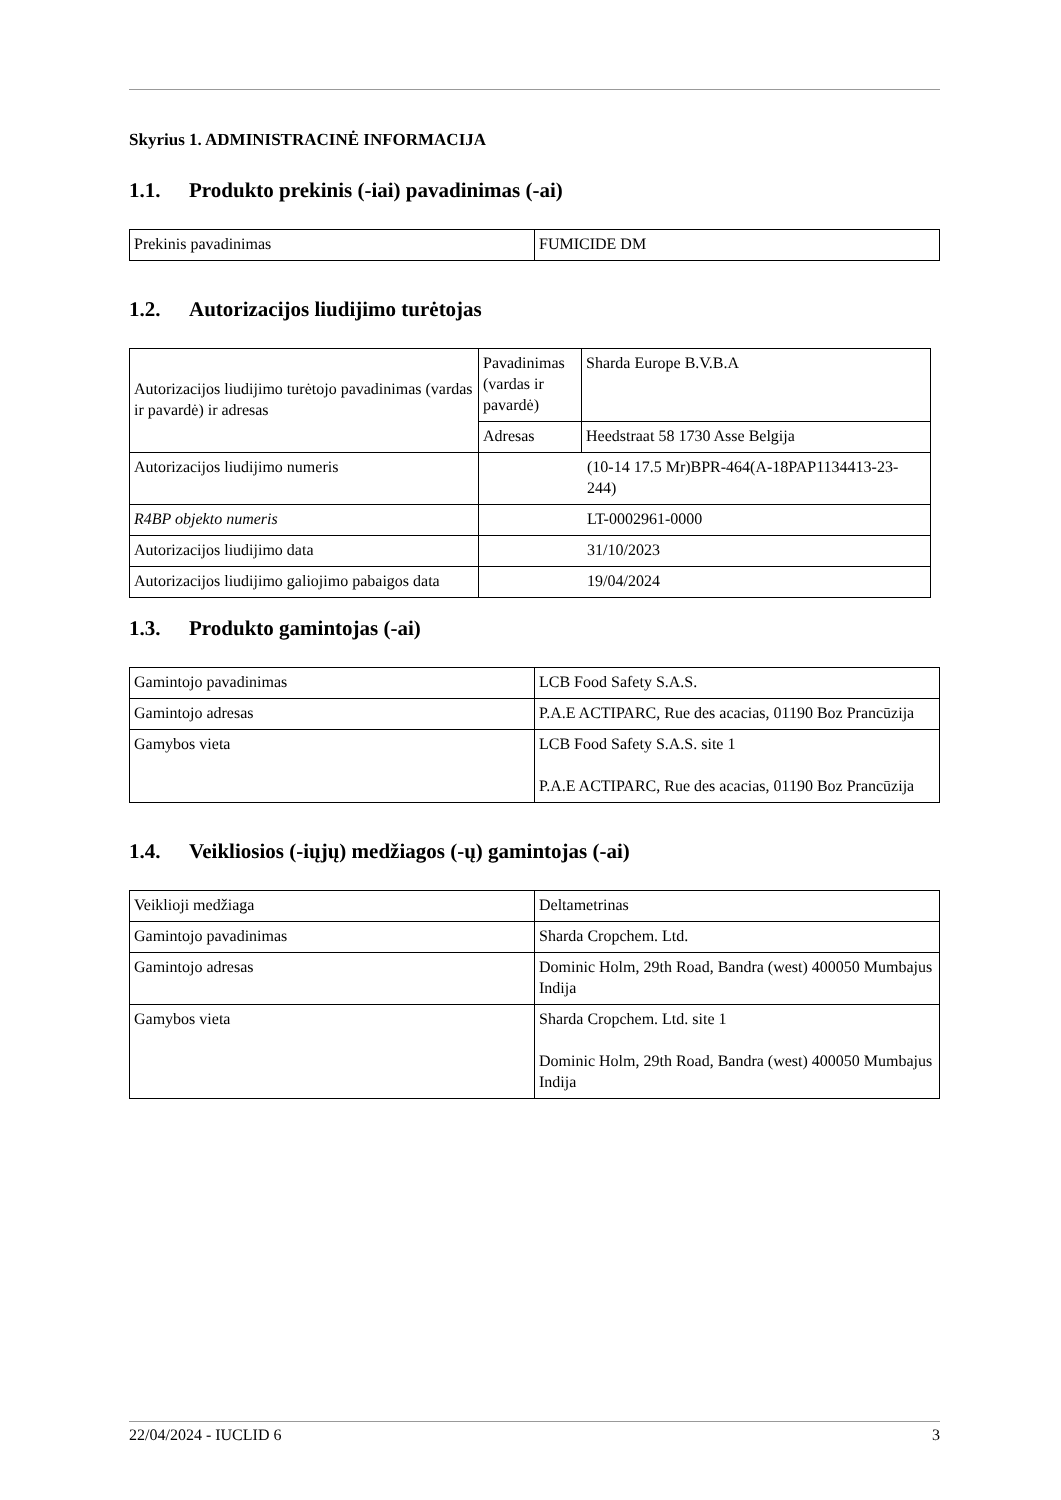Skyrius 1. ADMINISTRACINĖ INFORMACIJA
1.1. Produkto prekinis (-iai) pavadinimas (-ai)
| Prekinis pavadinimas | FUMICIDE DM |
1.2. Autorizacijos liudijimo turėtojas
| Autorizacijos liudijimo turėtojo pavadinimas (vardas ir pavardė) ir adresas | Pavadinimas (vardas ir pavardė) | Sharda Europe B.V.B.A |
| | Adresas | Heedstraat 58 1730 Asse Belgija |
| Autorizacijos liudijimo numeris | (10-14 17.5 Mr)BPR-464(A-18PAP1134413-23-244) | |
| R4BP objekto numeris | LT-0002961-0000 | |
| Autorizacijos liudijimo data | 31/10/2023 | |
| Autorizacijos liudijimo galiojimo pabaigos data | 19/04/2024 | |
1.3. Produkto gamintojas (-ai)
| Gamintojo pavadinimas | LCB Food Safety S.A.S. |
| Gamintojo adresas | P.A.E ACTIPARC, Rue des acacias, 01190 Boz Prancūzija |
| Gamybos vieta | LCB Food Safety S.A.S. site 1 P.A.E ACTIPARC, Rue des acacias, 01190 Boz Prancūzija |
1.4. Veikliosios (-iųjų) medžiagos (-ų) gamintojas (-ai)
| Veiklioji medžiaga | Deltametrinas |
| Gamintojo pavadinimas | Sharda Cropchem. Ltd. |
| Gamintojo adresas | Dominic Holm, 29th Road, Bandra (west) 400050 Mumbajus Indija |
| Gamybos vieta | Sharda Cropchem. Ltd. site 1 Dominic Holm, 29th Road, Bandra (west) 400050 Mumbajus Indija |
22/04/2024 - IUCLID 6 3